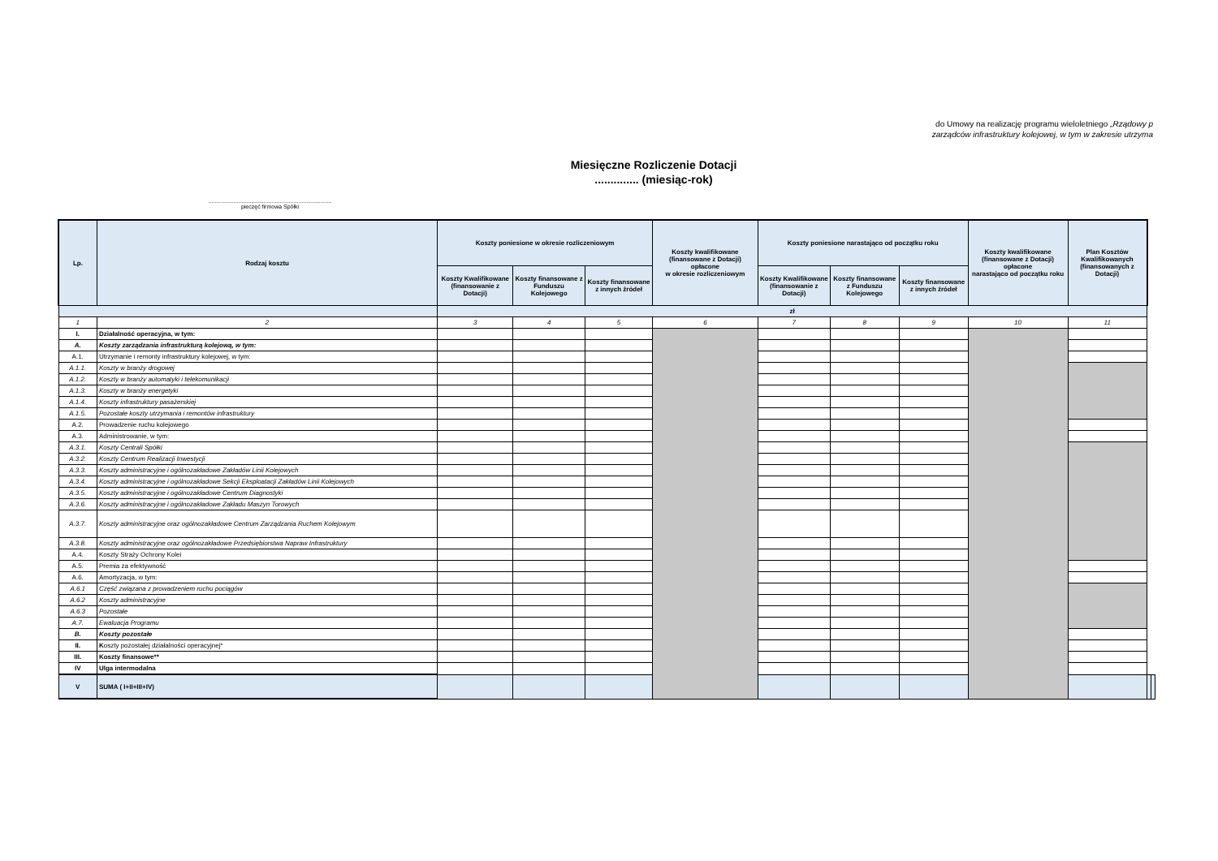do Umowy na realizację programu wieloletniego „Rządowy p
zarządców infrastruktury kolejowej, w tym w zakresie utrzyma
Miesięczne Rozliczenie Dotacji
.............. (miesiąc-rok)
..............................................................................
pieczęć firmowa Spółki
| Lp. | Rodzaj kosztu | Koszty poniesione w okresie rozliczeniowym | | | Koszty kwalifikowane (finansowane z Dotacji) opłacone w okresie rozliczeniowym | Koszty poniesione narastająco od początku roku | | | Koszty kwalifikowane (finansowane z Dotacji) opłacone narastająco od początku roku | Plan Kosztów Kwalifikowanych (finansowanych z Dotacji) | | |
| --- | --- | --- | --- | --- | --- | --- | --- | --- | --- | --- | --- | --- |
| | | Koszty Kwalifikowane (finansowanie z Dotacji) | Koszty finansowane z Funduszu Kolejowego | Koszty finansowane z innych źródeł | | Koszty Kwalifikowane (finansowanie z Dotacji) | Koszty finansowane z Funduszu Kolejowego | Koszty finansowane z innych źródeł | | | | |
| | | zł | | | | | | | | | | |
| 1 | 2 | 3 | 4 | 5 | 6 | 7 | 8 | 9 | 10 | 11 | | |
| I. | Działalność operacyjna, w tym: | | | | | | | | | | | |
| A. | Koszty zarządzania infrastrukturą kolejową, w tym: | | | | | | | | | | | |
| A.1. | Utrzymanie i remonty infrastruktury kolejowej, w tym: | | | | | | | | | | | |
| A.1.1. | Koszty w branży drogowej | | | | | | | | | | | |
| A.1.2. | Koszty w branży automatyki i telekomunikacji | | | | | | | | | | | |
| A.1.3. | Koszty w branży energetyki | | | | | | | | | | | |
| A.1.4. | Koszty infrastruktury pasażerskiej | | | | | | | | | | | |
| A.1.5. | Pozostałe koszty utrzymania i remontów infrastruktury | | | | | | | | | | | |
| A.2. | Prowadzenie ruchu kolejowego | | | | | | | | | | | |
| A.3. | Administrowanie, w tym: | | | | | | | | | | | |
| A.3.1. | Koszty Centrali Spółki | | | | | | | | | | | |
| A.3.2. | Koszty Centrum Realizacji Inwestycji | | | | | | | | | | | |
| A.3.3. | Koszty administracyjne i ogólnozakładowe Zakładów Linii Kolejowych | | | | | | | | | | | |
| A.3.4. | Koszty administracyjne i ogólnozakładowe Sekcji Eksploatacji Zakładów Linii Kolejowych | | | | | | | | | | | |
| A.3.5. | Koszty administracyjne i ogólnozakładowe Centrum Diagnostyki | | | | | | | | | | | |
| A.3.6. | Koszty administracyjne i ogólnozakładowe Zakładu Maszyn Torowych | | | | | | | | | | | |
| A.3.7. | Koszty administracyjne oraz ogólnozakładowe Centrum Zarządzania Ruchem Kolejowym | | | | | | | | | | | |
| A.3.8. | Koszty administracyjne oraz ogólnozakładowe Przedsiębiorstwa Napraw Infrastruktury | | | | | | | | | | | |
| A.4. | Koszty Straży Ochrony Kolei | | | | | | | | | | | |
| A.5. | Premia za efektywność | | | | | | | | | | | |
| A.6. | Amortyzacja, w tym: | | | | | | | | | | | |
| A.6.1 | Część związana z prowadzeniem ruchu pociągów | | | | | | | | | | | |
| A.6.2 | Koszty administracyjne | | | | | | | | | | | |
| A.6.3 | Pozostałe | | | | | | | | | | | |
| A.7. | Ewaluacja Programu | | | | | | | | | | | |
| B. | Koszty pozostałe | | | | | | | | | | | |
| II. | K oszty pozostałej działalności operacyjnej* | | | | | | | | | | | |
| III. | Koszty finansowe** | | | | | | | | | | | |
| IV | Ulga intermodalna | | | | | | | | | | | |
| V | SUMA ( I+II+III+IV) | | | | | | | | | | | |